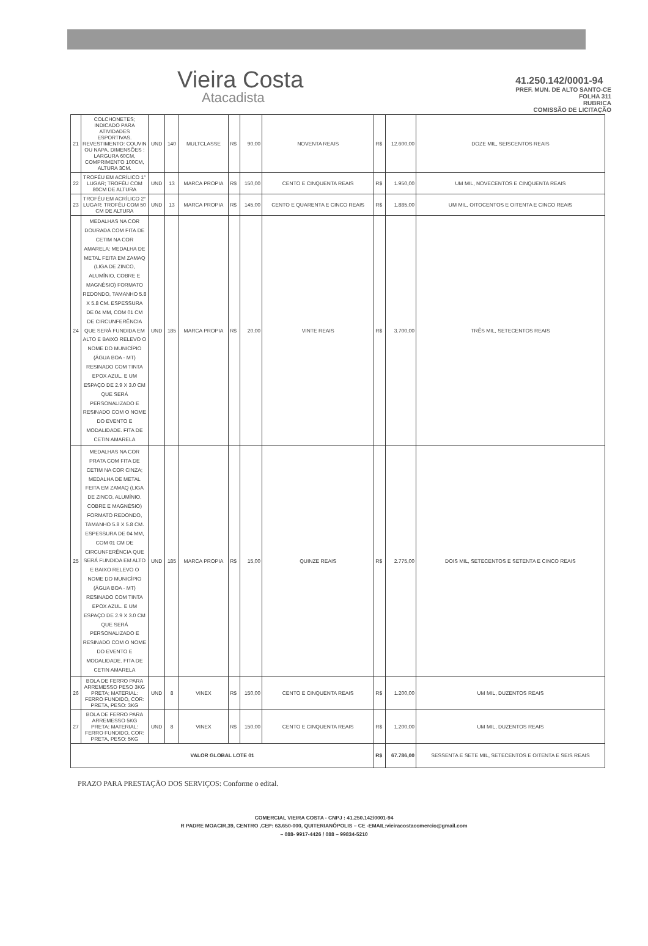Vieira Costa
Atacadista
41.250.142/0001-94
PREF. MUN. DE ALTO SANTO-CE
FOLHA 311
RUBRICA
COMISSÃO DE LICITAÇÃO
| 21 | COLCHONETES; INDICADO PARA ATIVIDADES ESPORTIVAS. REVESTIMENTO: COUVIN OU NAPA. DIMENSÕES : LARGURA 60CM, COMPRIMENTO 100CM, ALTURA 3CM. | UND | 140 | MULTCLASSE | R$ | 90,00 | NOVENTA REAIS | R$ | 12.600,00 | DOZE MIL, SEISCENTOS REAIS |
| 22 | TROFÉU EM ACRÍLICO 1° LUGAR; TROFÉU COM 80CM DE ALTURA | UND | 13 | MARCA PROPIA | R$ | 150,00 | CENTO E CINQUENTA REAIS | R$ | 1.950,00 | UM MIL, NOVECENTOS E CINQUENTA REAIS |
| 23 | TROFÉU EM ACRÍLICO 2° LUGAR; TROFÉU COM 50 CM DE ALTURA | UND | 13 | MARCA PROPIA | R$ | 145,00 | CENTO E QUARENTA E CINCO REAIS | R$ | 1.885,00 | UM MIL, OITOCENTOS E OITENTA E CINCO REAIS |
| 24 | MEDALHAS NA COR DOURADA COM FITA DE CETIM NA COR AMARELA; MEDALHA DE METAL FEITA EM ZAMAQ (LIGA DE ZINCO, ALUMÍNIO, COBRE E MAGNÉSIO) FORMATO REDONDO, TAMANHO 5.8 X 5.8 CM. ESPESSURA DE 04 MM, COM 01 CM DE CIRCUNFERÊNCIA QUE SERÁ FUNDIDA EM ALTO E BAIXO RELEVO O NOME DO MUNICÍPIO (ÁGUA BOA - MT) RESINADO COM TINTA EPOX AZUL. E UM ESPAÇO DE 2.9 X 3.0 CM QUE SERÁ PERSONALIZADO E RESINADO COM O NOME DO EVENTO E MODALIDADE. FITA DE CETIN AMARELA | UND | 185 | MARCA PROPIA | R$ | 20,00 | VINTE REAIS | R$ | 3.700,00 | TRÊS MIL, SETECENTOS REAIS |
| 25 | MEDALHAS NA COR PRATA COM FITA DE CETIM NA COR CINZA; MEDALHA DE METAL FEITA EM ZAMAQ (LIGA DE ZINCO, ALUMÍNIO, COBRE E MAGNÉSIO) FORMATO REDONDO, TAMANHO 5.8 X 5.8 CM. ESPESSURA DE 04 MM, COM 01 CM DE CIRCUNFERÊNCIA QUE SERÁ FUNDIDA EM ALTO E BAIXO RELEVO O NOME DO MUNICÍPIO (ÁGUA BOA - MT) RESINADO COM TINTA EPOX AZUL. E UM ESPAÇO DE 2.9 X 3.0 CM QUE SERÁ PERSONALIZADO E RESINADO COM O NOME DO EVENTO E MODALIDADE. FITA DE CETIN AMARELA | UND | 185 | MARCA PROPIA | R$ | 15,00 | QUINZE REAIS | R$ | 2.775,00 | DOIS MIL, SETECENTOS E SETENTA E CINCO REAIS |
| 26 | BOLA DE FERRO PARA ARREMESSO PESO 3KG PRETA; MATERIAL: FERRO FUNDIDO, COR: PRETA, PESO: 3KG | UND | 8 | VINEX | R$ | 150,00 | CENTO E CINQUENTA REAIS | R$ | 1.200,00 | UM MIL, DUZENTOS REAIS |
| 27 | BOLA DE FERRO PARA ARREMESSO 5KG PRETA; MATERIAL: FERRO FUNDIDO, COR: PRETA, PESO: 5KG | UND | 8 | VINEX | R$ | 150,00 | CENTO E CINQUENTA REAIS | R$ | 1.200,00 | UM MIL, DUZENTOS REAIS |
| VALOR GLOBAL LOTE 01 | | | | | | | | R$ | 67.786,00 | SESSENTA E SETE MIL, SETECENTOS E OITENTA E SEIS REAIS |
PRAZO PARA PRESTAÇÃO DOS SERVIÇOS: Conforme o edital.
COMERCIAL VIEIRA COSTA - CNPJ : 41.250.142/0001-94
R PADRE MOACIR,39, CENTRO ,CEP: 63.650-000, QUITERIANÓPOLIS – CE -EMAIL:vieiracostacomercio@gmail.com
– 088- 9917-4426 / 088 – 99834-5210